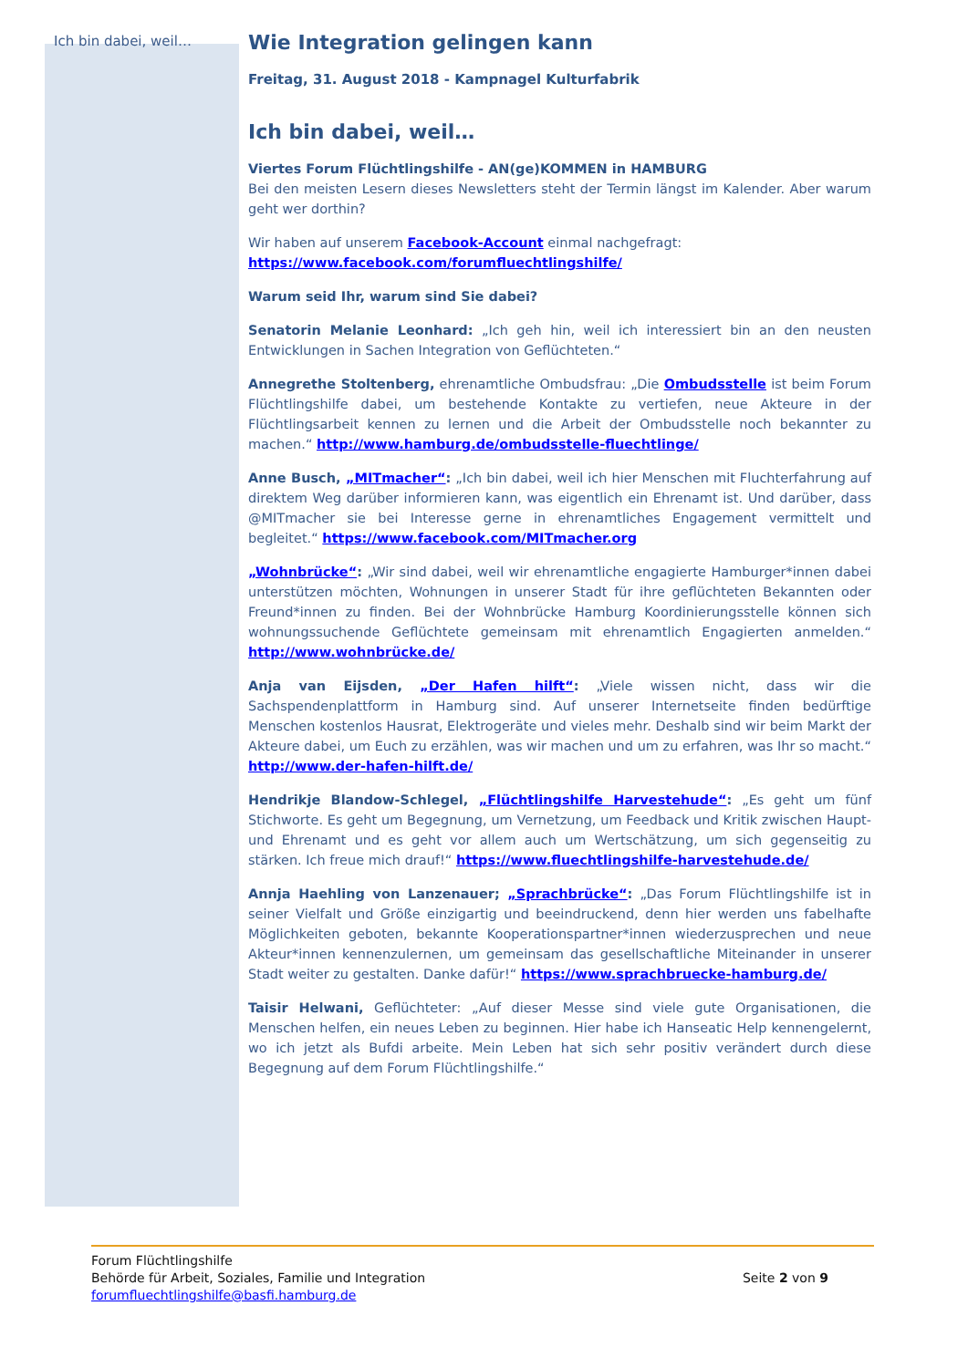Ich bin dabei, weil…
Wie Integration gelingen kann
Freitag, 31. August 2018 - Kampnagel Kulturfabrik
Ich bin dabei, weil…
Viertes Forum Flüchtlingshilfe - AN(ge)KOMMEN in HAMBURG
Bei den meisten Lesern dieses Newsletters steht der Termin längst im Kalender. Aber warum geht wer dorthin?
Wir haben auf unserem Facebook-Account einmal nachgefragt:
https://www.facebook.com/forumfluechtlingshilfe/
Warum seid Ihr, warum sind Sie dabei?
Senatorin Melanie Leonhard: „Ich geh hin, weil ich interessiert bin an den neusten Entwicklungen in Sachen Integration von Geflüchteten.“
Annegrethe Stoltenberg, ehrenamtliche Ombudsfrau: „Die Ombudsstelle ist beim Forum Flüchtlingshilfe dabei, um bestehende Kontakte zu vertiefen, neue Akteure in der Flüchtlingsarbeit kennen zu lernen und die Arbeit der Ombudsstelle noch bekannter zu machen.“ http://www.hamburg.de/ombudsstelle-fluechtlinge/
Anne Busch, „MITmacher“: „Ich bin dabei, weil ich hier Menschen mit Fluchterfahrung auf direktem Weg darüber informieren kann, was eigentlich ein Ehrenamt ist. Und darüber, dass @MITmacher sie bei Interesse gerne in ehrenamtliches Engagement vermittelt und begleitet.“ https://www.facebook.com/MITmacher.org
„Wohnbrücke“: „Wir sind dabei, weil wir ehrenamtliche engagierte Hamburger*innen dabei unterstützen möchten, Wohnungen in unserer Stadt für ihre geflüchteten Bekannten oder Freund*innen zu finden. Bei der Wohnbrücke Hamburg Koordinierungsstelle können sich wohnungssuchende Geflüchtete gemeinsam mit ehrenamtlich Engagierten anmelden.“ http://www.wohnbrücke.de/
Anja van Eijsden, „Der Hafen hilft“: „Viele wissen nicht, dass wir die Sachspendenplattform in Hamburg sind. Auf unserer Internetseite finden bedürftige Menschen kostenlos Hausrat, Elektrogeräte und vieles mehr. Deshalb sind wir beim Markt der Akteure dabei, um Euch zu erzählen, was wir machen und um zu erfahren, was Ihr so macht.“ http://www.der-hafen-hilft.de/
Hendrikje Blandow-Schlegel, „Flüchtlingshilfe Harvestehude“: „Es geht um fünf Stichworte. Es geht um Begegnung, um Vernetzung, um Feedback und Kritik zwischen Haupt- und Ehrenamt und es geht vor allem auch um Wertschätzung, um sich gegenseitig zu stärken. Ich freue mich drauf!“ https://www.fluechtlingshilfe-harvestehude.de/
Annja Haehling von Lanzenauer; „Sprachbrücke“: „Das Forum Flüchtlingshilfe ist in seiner Vielfalt und Größe einzigartig und beeindruckend, denn hier werden uns fabelhafte Möglichkeiten geboten, bekannte Kooperationspartner*innen wiederzusprechen und neue Akteur*innen kennenzulernen, um gemeinsam das gesellschaftliche Miteinander in unserer Stadt weiter zu gestalten. Danke dafür!“ https://www.sprachbruecke-hamburg.de/
Taisir Helwani, Geflüchteter: „Auf dieser Messe sind viele gute Organisationen, die Menschen helfen, ein neues Leben zu beginnen. Hier habe ich Hanseatic Help kennengelernt, wo ich jetzt als Bufdi arbeite. Mein Leben hat sich sehr positiv verändert durch diese Begegnung auf dem Forum Flüchtlingshilfe.“
Forum Flüchtlingshilfe
Behörde für Arbeit, Soziales, Familie und Integration
forumfluechtlingshilfe@basfi.hamburg.de
Seite 2 von 9